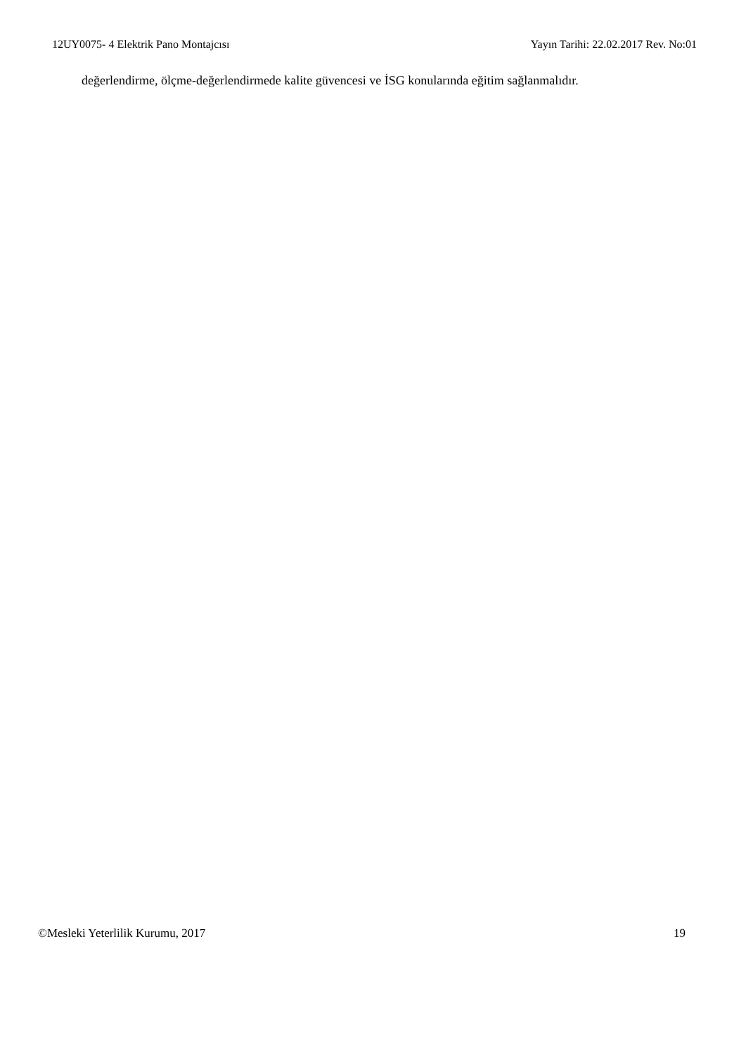12UY0075- 4 Elektrik Pano Montajcısı Yayın Tarihi: 22.02.2017 Rev. No:01
değerlendirme, ölçme-değerlendirmede kalite güvencesi ve İSG konularında eğitim sağlanmalıdır.
©Mesleki Yeterlilik Kurumu, 2017 19